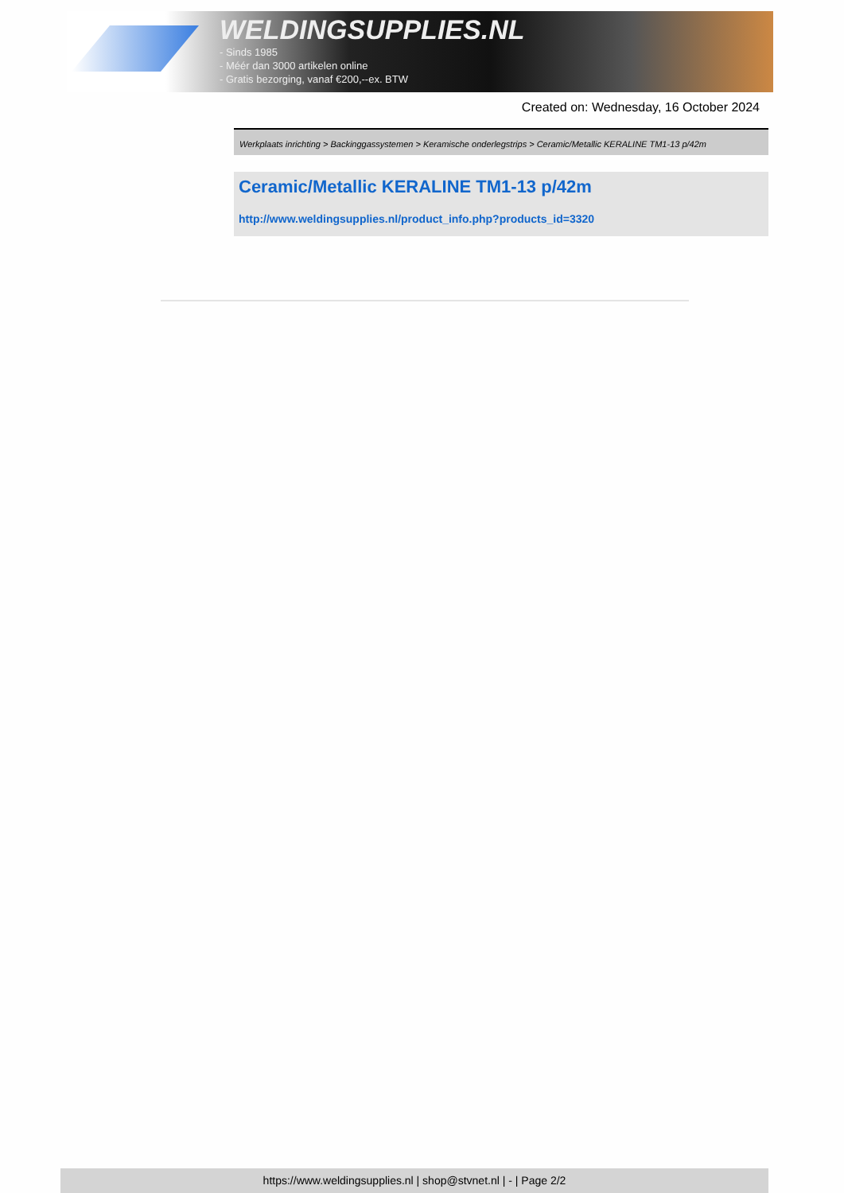WELDINGSUPPLIES.NL
- Sinds 1985
- Méér dan 3000 artikelen online
- Gratis bezorging, vanaf €200,--ex. BTW
Created on: Wednesday, 16 October 2024
Werkplaats inrichting > Backinggassystemen > Keramische onderlegstrips > Ceramic/Metallic KERALINE TM1-13 p/42m
Ceramic/Metallic KERALINE TM1-13 p/42m
http://www.weldingsupplies.nl/product_info.php?products_id=3320
https://www.weldingsupplies.nl | shop@stvnet.nl | - | Page 2/2